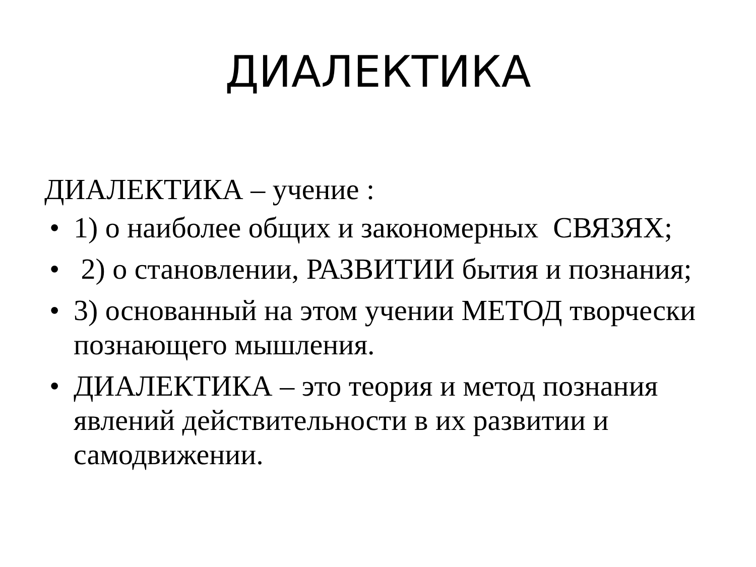ДИАЛЕКТИКА
ДИАЛЕКТИКА – учение :
• 1) о наиболее общих и закономерных СВЯЗЯХ;
• 2) о становлении, РАЗВИТИИ бытия и познания;
• 3) основанный на этом учении МЕТОД творчески познающего мышления.
• ДИАЛЕКТИКА – это теория и метод познания явлений действительности в их развитии и самодвижении.